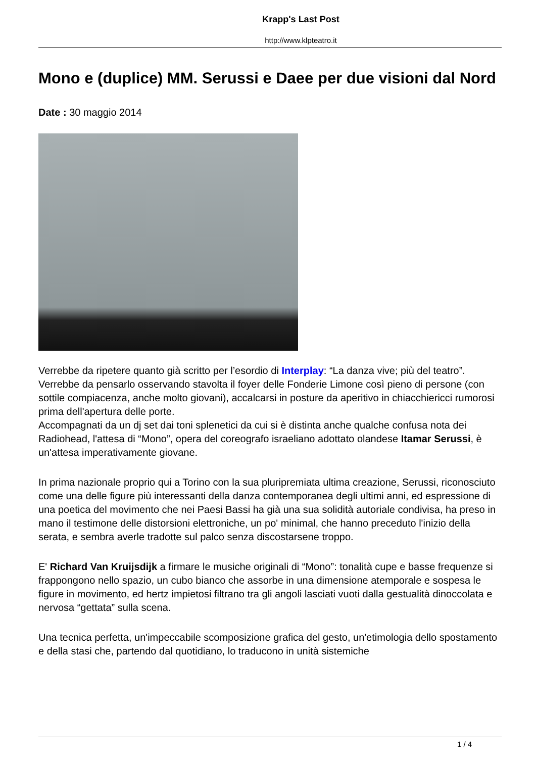Krapp's Last Post
http://www.klpteatro.it
Mono e (duplice) MM. Serussi e Daee per due visioni dal Nord
Date : 30 maggio 2014
Verrebbe da ripetere quanto già scritto per l’esordio di Interplay: “La danza vive; più del teatro”.
Verrebbe da pensarlo osservando stavolta il foyer delle Fonderie Limone così pieno di persone (con sottile compiacenza, anche molto giovani), accalcarsi in posture da aperitivo in chiacchiericci rumorosi prima dell'apertura delle porte.
Accompagnati da un dj set dai toni splenetici da cui si è distinta anche qualche confusa nota dei Radiohead, l'attesa di “Mono”, opera del coreografo israeliano adottato olandese Itamar Serussi, è un'attesa imperativamente giovane.
In prima nazionale proprio qui a Torino con la sua pluripremiata ultima creazione, Serussi, riconosciuto come una delle figure più interessanti della danza contemporanea degli ultimi anni, ed espressione di una poetica del movimento che nei Paesi Bassi ha già una sua solidità autoriale condivisa, ha preso in mano il testimone delle distorsioni elettroniche, un po' minimal, che hanno preceduto l'inizio della serata, e sembra averle tradotte sul palco senza discostarsene troppo.
E' Richard Van Kruijsdijk a firmare le musiche originali di “Mono”: tonalità cupe e basse frequenze si frappongono nello spazio, un cubo bianco che assorbe in una dimensione atemporale e sospesa le figure in movimento, ed hertz impietosi filtrano tra gli angoli lasciati vuoti dalla gestualità dinoccolata e nervosa “gettata” sulla scena.
Una tecnica perfetta, un'impeccabile scomposizione grafica del gesto, un'etimologia dello spostamento e della stasi che, partendo dal quotidiano, lo traducono in unità sistemiche
1 / 4